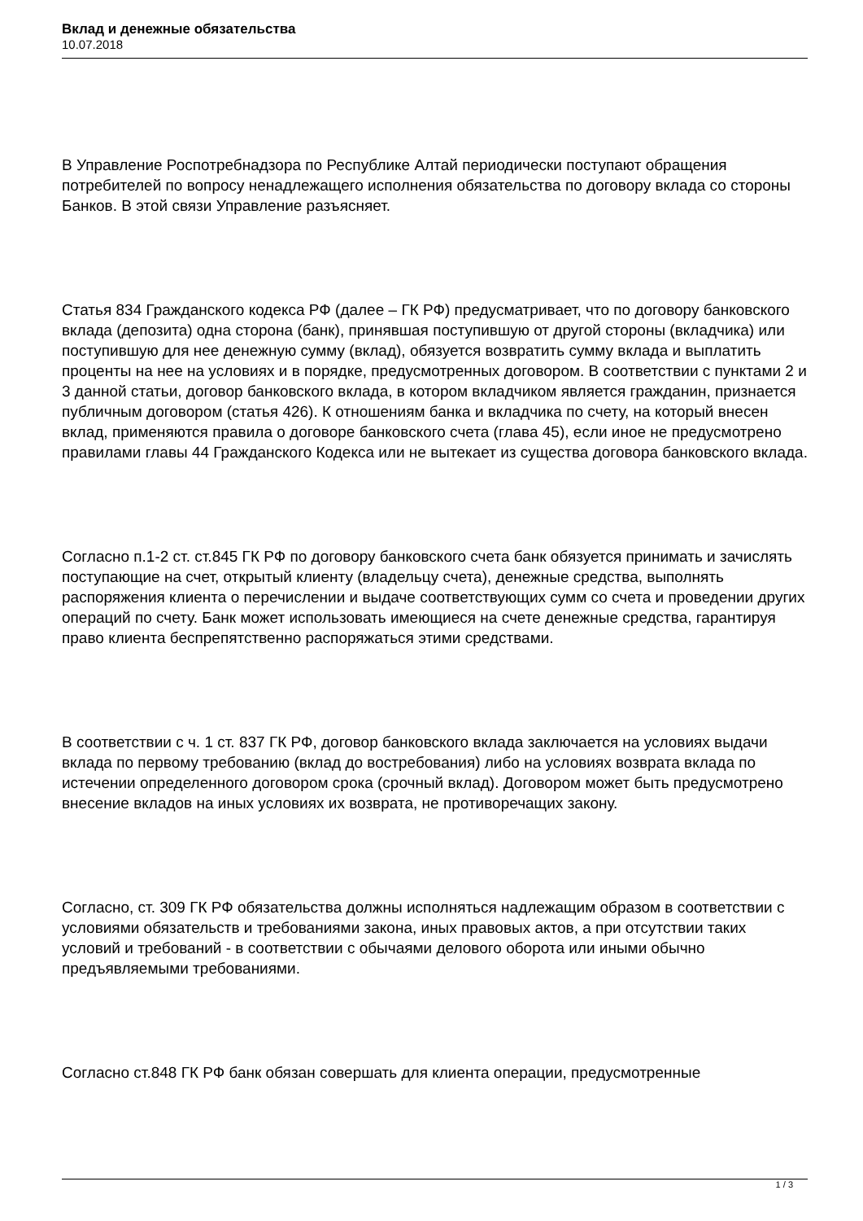Вклад и денежные обязательства
10.07.2018
В Управление Роспотребнадзора по Республике Алтай периодически поступают обращения потребителей по вопросу ненадлежащего исполнения обязательства по договору вклада со стороны Банков. В этой связи Управление разъясняет.
Статья 834 Гражданского кодекса РФ (далее – ГК РФ) предусматривает, что по договору банковского вклада (депозита) одна сторона (банк), принявшая поступившую от другой стороны (вкладчика) или поступившую для нее денежную сумму (вклад), обязуется возвратить сумму вклада и выплатить проценты на нее на условиях и в порядке, предусмотренных договором. В соответствии с пунктами 2 и 3 данной статьи, договор банковского вклада, в котором вкладчиком является гражданин, признается публичным договором (статья 426). К отношениям банка и вкладчика по счету, на который внесен вклад, применяются правила о договоре банковского счета (глава 45), если иное не предусмотрено правилами главы 44 Гражданского Кодекса или не вытекает из существа договора банковского вклада.
Согласно п.1-2 ст. ст.845 ГК РФ по договору банковского счета банк обязуется принимать и зачислять поступающие на счет, открытый клиенту (владельцу счета), денежные средства, выполнять распоряжения клиента о перечислении и выдаче соответствующих сумм со счета и проведении других операций по счету. Банк может использовать имеющиеся на счете денежные средства, гарантируя право клиента беспрепятственно распоряжаться этими средствами.
В соответствии с ч. 1 ст. 837 ГК РФ, договор банковского вклада заключается на условиях выдачи вклада по первому требованию (вклад до востребования) либо на условиях возврата вклада по истечении определенного договором срока (срочный вклад). Договором может быть предусмотрено внесение вкладов на иных условиях их возврата, не противоречащих закону.
Согласно, ст. 309 ГК РФ обязательства должны исполняться надлежащим образом в соответствии с условиями обязательств и требованиями закона, иных правовых актов, а при отсутствии таких условий и требований - в соответствии с обычаями делового оборота или иными обычно предъявляемыми требованиями.
Согласно ст.848 ГК РФ банк обязан совершать для клиента операции, предусмотренные
1 / 3